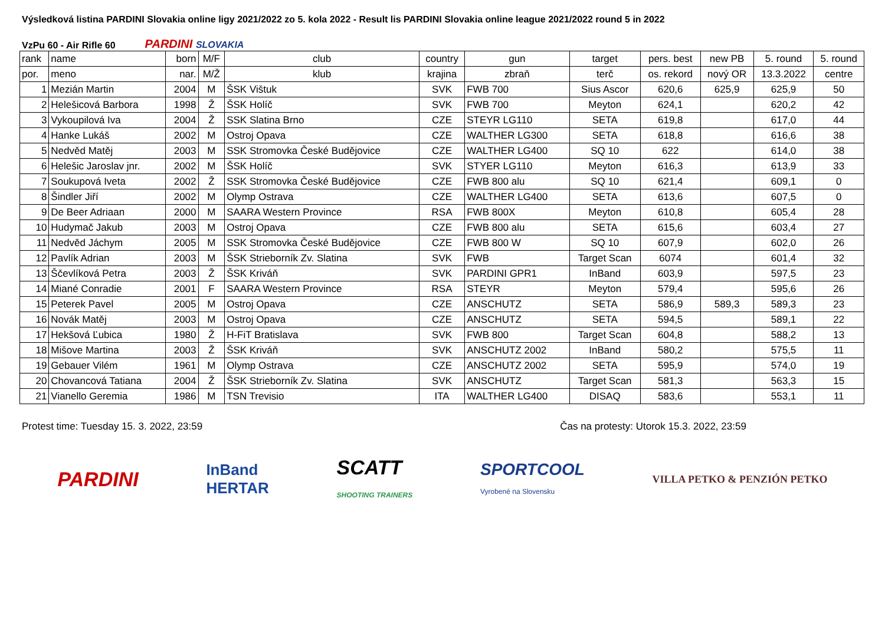Výsledková listina PARDINI Slovakia online ligy 2021/2022 zo 5. kola 2022 - Result lis PARDINI Slovakia online league 2021/2022 round 5 in 2022
VzPu 60 - Air Rifle 60
PARDINI SLOVAKIA
| rank | name | born | M/F | club | country | gun | target | pers. best | new PB | 5. round | 5. round |
| --- | --- | --- | --- | --- | --- | --- | --- | --- | --- | --- | --- |
| por. | meno | nar. | M/Ž | klub | krajina | zbraň | terč | os. rekord | nový OR | 13.3.2022 | centre |
| 1 | Mezián Martin | 2004 | M | ŠSK Vištuk | SVK | FWB 700 | Sius Ascor | 620,6 | 625,9 | 625,9 | 50 |
| 2 | Helešicová Barbora | 1998 | Ž | ŠSK Holíč | SVK | FWB 700 | Meyton | 624,1 | | 620,2 | 42 |
| 3 | Vykoupilová Iva | 2004 | Ž | SSK Slatina Brno | CZE | STEYR LG110 | SETA | 619,8 | | 617,0 | 44 |
| 4 | Hanke Lukáš | 2002 | M | Ostroj Opava | CZE | WALTHER LG300 | SETA | 618,8 | | 616,6 | 38 |
| 5 | Nedvěd Matěj | 2003 | M | SSK Stromovka České Budějovice | CZE | WALTHER LG400 | SQ 10 | 622 | | 614,0 | 38 |
| 6 | Helešic Jaroslav jnr. | 2002 | M | ŠSK Holíč | SVK | STYER LG110 | Meyton | 616,3 | | 613,9 | 33 |
| 7 | Soukupová Iveta | 2002 | Ž | SSK Stromovka České Budějovice | CZE | FWB 800 alu | SQ 10 | 621,4 | | 609,1 | 0 |
| 8 | Šindler Jiří | 2002 | M | Olymp Ostrava | CZE | WALTHER LG400 | SETA | 613,6 | | 607,5 | 0 |
| 9 | De Beer Adriaan | 2000 | M | SAARA Western Province | RSA | FWB 800X | Meyton | 610,8 | | 605,4 | 28 |
| 10 | Hudymač Jakub | 2003 | M | Ostroj Opava | CZE | FWB 800 alu | SETA | 615,6 | | 603,4 | 27 |
| 11 | Nedvěd Jáchym | 2005 | M | SSK Stromovka České Budějovice | CZE | FWB 800 W | SQ 10 | 607,9 | | 602,0 | 26 |
| 12 | Pavlík Adrian | 2003 | M | ŠSK Strieborník Zv. Slatina | SVK | FWB | Target Scan | 6074 | | 601,4 | 32 |
| 13 | Ščevlíková Petra | 2003 | Ž | ŠSK Kriváň | SVK | PARDINI GPR1 | InBand | 603,9 | | 597,5 | 23 |
| 14 | Miané Conradie | 2001 | F | SAARA Western Province | RSA | STEYR | Meyton | 579,4 | | 595,6 | 26 |
| 15 | Peterek Pavel | 2005 | M | Ostroj Opava | CZE | ANSCHUTZ | SETA | 586,9 | 589,3 | 589,3 | 23 |
| 16 | Novák Matěj | 2003 | M | Ostroj Opava | CZE | ANSCHUTZ | SETA | 594,5 | | 589,1 | 22 |
| 17 | Hekšová Ľubica | 1980 | Ž | H-FiT Bratislava | SVK | FWB 800 | Target Scan | 604,8 | | 588,2 | 13 |
| 18 | Mišove Martina | 2003 | Ž | ŠSK Kriváň | SVK | ANSCHUTZ 2002 | InBand | 580,2 | | 575,5 | 11 |
| 19 | Gebauer Vilém | 1961 | M | Olymp Ostrava | CZE | ANSCHUTZ 2002 | SETA | 595,9 | | 574,0 | 19 |
| 20 | Chovancová Tatiana | 2004 | Ž | ŠSK Strieborník Zv. Slatina | SVK | ANSCHUTZ | Target Scan | 581,3 | | 563,3 | 15 |
| 21 | Vianello Geremia | 1986 | M | TSN Trevisio | ITA | WALTHER LG400 | DISAQ | 583,6 | | 553,1 | 11 |
Protest time: Tuesday 15. 3. 2022, 23:59
Čas na protesty: Utorok 15.3. 2022, 23:59
PARDINI
InBand
HERTAR
SCATT
SHOOTING TRAINERS
SPORTCOOL
Vyrobené na Slovensku
VILLA PETKO & PENZIÓN PETKO